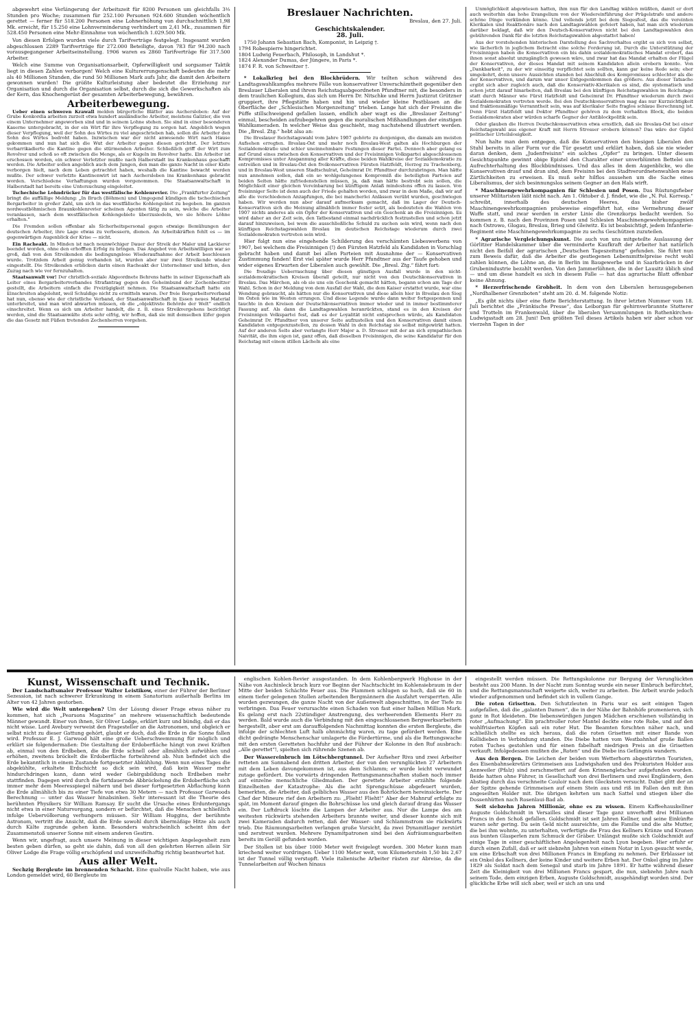abgewehrt eine Verlängerung der Arbeitszeit für 8200 Personen um gleichfalls 3½ Stunden pro Woche; zusammen für 252.100 Personen 924.600 Stunden wöchentlich gerettet — ferner für 518.200 Personen eine Lohnerhöhung von durchschnittlich 1,98 Mk. erreicht, für 15.250 eine Lohnverminderung verhindert um 2,41 Mk., zusammen für 528.450 Personen eine Mehr-Einnahme von wöchentlich 1.029.500 Mk.
Von diesen Erfolgen wurden viele durch Tarifverträge festgelegt. Insgesamt wurden abgeschlossen 2289 Tarifverträge für 272.000 Beteiligte, davon 783 für 94.200 nach vorausgegangener Arbeitseinstellung. 1906 waren es 2860 Tarifverträge für 317.500 Arbeiter.
Welch eine Summe von Organisationsarbeit, Opferwilligkeit und sorgsamer Taktik liegt in diesen Zahlen verborgen! Welch eine Kulturerrungenschaft bedeuten die mehr als 40 Millionen Stunden, die rund 50 Millionen Mark aufs Jahr, die damit den Arbeitern gewonnen wurden! Die größte Kulturleistung aber bedeutet die Erziehung zur Organisation und durch die Organisation selbst, durch die sich die Gewerkschaften als der Kern, das Knochengerüst der gesamten Arbeiterbewegung, bewähren.
Arbeiterbewegung.
Ueber einen schweren Krawall melden bürgerliche Blätter aus Aschersleben: Auf der Grube Konkordia arbeiten zurzeit etwa hundert ausländische Arbeiter, meistens Galizier, die von einem Unternehmer angeworben sind und in seinem Lohne stehen. Sie sind in einer besonderen Kaserne untergebracht, in der ein Wirt für ihre Verpflegung zu sorgen hat. Angeblich wegen dieser Verpflegung, weil der Sohn des Wirtes zu viel angeschrieben hab, sollen die Arbeiter den Sohn des Wirtes bedroht haben. Inzwischen war der nicht anwesende Wirt nach Hause gekommen und nun hat sich die Wut der Arbeiter gegen diesen gerichtet. Der letztere verbarrikadierte die Kantine gegen die stürmenden Arbeiter. Schließlich griff der Wirt zum Revolver und schoß so oft zwischen die Menge, als er Kugeln im Revolver hatte. Ein Arbeiter ist erschossen worden, ein schwer Verletzter mußte nach Halberstadt ins Krankenhaus geschafft werden. Die Arbeiter sollen angeblich auch dem Jungen, den man die ganze Nacht in einer Kiste verborgen hielt, nach dem Leben getrachtet haben, weshalb die Kantine bewacht werden mußte. Der schwer verletzte Kantinenwirt ist nach Aschersleben ins Krankenhaus gebracht worden. Verschiedene Verhaftungen wurden vorgenommen. Die Staatsanwaltschaft in Halberstadt hat bereits eine Untersuchung eingeleitet.
Tschechische Lohndrücker für das westfälische Kohlenrevier. Die „Frankfurter Zeitung“ bringt die auffällige Meldung: „In Bruch (Böhmen) und Umgegend kündigen die tschechischen Bergarbeiter in großer Zahl, um sich in das westfälische Kohlengebiet zu begeben. Im ganzen nordwestböhmischen Braunkohlenrevier scheinen Agenten tätig zu sein, welche die Arbeiter veranlassen, nach dem westfälischen Kohlengebiete überzusiedeln, wo sie höhere Löhne erhalten.“
Die Fremden sollen offenbar als Sicherheitspersonal gegen etwaige Bemühungen der deutschen Arbeiter, ihre Lage etwas zu verbessern, dienen. An Arbeitskräften fehlt es — im gegenwärtigen Augenblick der Krise — nicht.
Ein Racheakt. In Minden ist nach neunwöchiger Dauer der Streik der Maler und Lackierer beendet worden, ohne den erhofften Erfolg zu bringen. Das Angebot von Arbeitswilligen war so groß, daß von den Streikenden die bedingungslose Wiederaufnahme der Arbeit beschlossen wurde. Trotzdem Arbeit genug vorhanden ist, wurden aber nur zwei Streikende wieder eingestellt. Die Streikenden erblicken darin einen Racheakt der Unternehmer und bitten, den Zuzug nach wie vor fernzuhalten.
Staatsanwalt vor! Der christlich-soziale Abgeordnete Behrens hatte in seiner Eigenschaft als Leiter eines Bergarbeiterverbandes Strafantrag gegen den Geheimbund der Zechenbesitzer gestellt, die Arbeitern einfach die Freizügigkeit nehmen. Die Staatsanwaltschaft hatte ein Einschreiten abgelehnt, weil Schuldige nicht zu ermitteln waren. Der freie Bergarbeiterverband hat nun, ebenso wie der christliche Verband, der Staatsanwaltschaft in Essen neues Material unterbreitet, und man wird abwarten müssen, ob die „objektivste Behörde der Welt“ endlich einschreitet. Wenn es sich um Arbeiter handelt, die z. B. eines Streikvergehens bezichtigt werden, sind die Staatsanwälte stets sehr eifrig, wir hoffen, daß sie mit demselben Eifer gegen die das Gesetz mit Füßen tretenden Zechenherren vorgehen.
Breslauer Nachrichten.
Breslau, den 27. Juli.
Geschichtskalender.
28. Juli.
1750 Johann Sebastian Bach, Komponist, in Leipzig †.
1794 Robespierre hingerichtet.
1804 Ludwig Feuerbach, Philosoph, in Landshut *.
1824 Alexander Dumas, der Jüngere, in Paris *.
1874 F. R. von Schweitzer †.
* Lokalkrieg bei den Blockbrüdern. Wir teilten schon während des Landtagswahlkampfes mehrere Fälle von konservativer Unverschämtheit gegenüber den Breslauer Liberalen und ihrem Reichstagsabgeordneten Pfundtner mit, die besonders in dem traulichen Kollegium, das sich um Herrn Dr. Nitschke und Herrn Justizrat Grützner gruppiert, ihre Pflegstätte haben und hin und wieder kleine Pestblasen an die Oberfläche der „Schlesischen Morgenzeitung“ trieben. Lange hat sich der Freisinn die Püffe stillschweigend gefallen lassen, endlich aber wagt es die „Breslauer Zeitung“ einmal, bescheiden aufzubegehren gegen die moralischen Mißhandlungen der einstigen Wahlkameraden. In welcher Weise das geschieht, mag nachstehend illustriert werden. Die „Bresl. Ztg.“ hebt also an:
Die Breslauer Reichstagswahl vom Jahre 1907 gehörte zu denjenigen, die damals am meisten Aufsehen erregten. Breslau-Ost und mehr noch Breslau-West galten als Hochburgen der Sozialdemokratie und schier uneinnehmbare Festungen dieser Partei. Dennoch aber gelang es auf Grund eines zwischen den Konservativen und der Freisinnigen Volkspartei abgeschlossenen Kompromisses unter Anspannung aller Kräfte, diese beiden Wahlkreise der Sozialdemokratie zu entreißen und in Breslau-Ost den freikonservativen Fürsten Hatzfeldt, Herzog zu Trachenberg, und in Breslau-West unseren Stadtschulrat, Geheimrat Dr. Pfundtner durchzubringen. Man hätte nun annehmen sollen, daß ein so wohlgelungenes Kompromiß die beteiligten Parteien auf beiden Seiten hätte zufriedenstellen müssen, ja, daß man hätte bestrebt sein sollen, die Möglichkeit einer gleichen Vereinbarung bei künftigem Anlaß mindestens offen zu lassen. Von freisinniger Seite ist denn auch der Friede gehalten worden, und zwar in dem Maße, daß wir auf alle die verschiedenen Anzapfungen, die bei mancherlei Anlässen verübt wurden, geschwiegen haben. Wir werden nun aber darauf aufmerksam gemacht, daß im Lager der Deutsch-Konservativen sich die Meinung allmählich immer fester setzt, als bedeuteten die Wahlen von 1907 nichts anderes als ein Opfer der Konservativen und ein Geschenk an die Freisinnigen. Es wird daher an der Zeit sein, den Tatbestand einmal nachdrücklich festzustellen und schon jetzt darauf hinzuweisen, bei wem die ausschließliche Schuld zu suchen sein wird, wenn nach den künftigen Reichstagswahlen Breslau im deutschen Reichstage wiederum durch zwei Sozialdemokraten vertreten sein wird.
Hier folgt nun eine eingehende Schilderung des verschämten Liebeswerbens von 1907, bei welchem die Freisinnigen (!) den Fürsten Hatzfeld als Kandidaten in Vorschlag gebracht haben und damit bei allen Parteien mit Ausnahme der — Konservativen Zustimmung fanden! Erst viel später wurde Herr Pfundtner aus der Taufe gehoben und wider eigenes Erwarten der Liberalen auch gewählt. Die „Bresl. Ztg.“ fährt fort:
Die freudige Ueberraschung über diesen günstigen Ausfall wurde in den nicht-sozialdemokratischen Kreisen überall geteilt, nur nicht von den Deutschkonservativen in Breslau. Das Märchen, als ob sie uns ein Geschenk gemacht hätten, begann schon am Tage der Wahl. Schon in der Meldung von dem Ausfall der Wahl, die dem Kaiser erstattet wurde, war eine Wendung gebraucht, als hätten nur die Konservativen und diese allein hier in Breslau den Sieg im Osten wie im Westen errungen. Und diese Legende wurde dann weiter fortgesponnen und tauchte in den Kreisen der Deutschkonservativen immer wieder und in immer bestimmterer Fassung auf. Als dann die Landtagswahlen heranrückten, stand es in den Kreisen der Freisinnigen Volkspartei fest, daß es der Loyalität nicht entsprechen würde, als Kandidaten Geheimrat Dr. Pfundtner von unserer Seite aufzustellen und den Konservativen damit einen Kandidaten entgegenzustellen, zu dessen Wahl in den Reichstag sie selbst mitgewirkt hatten. Auf der anderen Seite aber verlangte Herr Major a. D. Strosser mit der an sich sympathischen Naivität, die ihm eigen ist, ganz offen, daß dieselben Freisinnigen, die seine Kandidatur für den Reichstag mit einem stillen Lächeln als eine
Unmöglichkeit abgewiesen hatten, ihm nun für den Landtag wählen müßten, damit er dort auch weiterhin das hohe Evangelium von der Wiedereinführung der Prügelstrafe und andere schöne Dinge verkünden könne. Und vollends jetzt bei dem Siegesfest, das die vereinten Klerikalen und Reaktionäre nach den Landtagswahlen gefeiert haben, hat man sich wiederum darüber beklagt, daß wir den Deutsch-Konservativen nicht bei den Landtagswahlen den gebührenden Dank für die letzten Reichstagswahlen abgestattet haben!
Aus der vorstehenden historischen Darstellung des Sachverhaltes ergibt es sich von selbst, wie lächerlich in jeglichem Betracht eine solche Forderung ist. Durch die Unterstützung der Freisinnigen haben die Konservativen ein bis dahin sozialdemokratisches Mandat erobert, das ihnen sonst absolut unzugänglich gewesen wäre, und zwar hat das Mandat erhalten der Flügel der Konservativen, der dieses Mandat mit seinem Kandidaten allein erobern konnte. Von „Dankbarkeit“, zu der wir einseitig verpflichtet sein sollten, kann gar keine Rede sein; eher umgekehrt, denn unsere Aussichten standen bei Abschluß des Kompromisses schlechter als die der Konservativen, und darum war unser Entgegenkommen das größere. Aus dieser Tatsache ergibt sich aber zugleich auch, daß die Konservativ-Klerikalen es sind, die systematisch und schon jetzt darauf hinarbeiten, daß Breslau bei den künftigen Reichstagswahlen im Reichstage statt durch Männer wie Fürst Hatzfeldt und Geheimrat Dr. Pfundtner wiederum durch zwei Sozialdemokraten vertreten werde. Bei den Deutschkonservativen mag das nur Kurzsichtigkeit und fraktionsmäßige Verranntheit sein, was auf klerikaler Seite fraglos schlaue Berechnung ist. Denn Fürst Hatzfeldt und Doktor Pfundtner gehören zu dem verhaßten Block, die beiden Sozialdemokraten aber würden scharfe Gegner der Antiblockpolitik sein.
Oder glauben die Herren Deutschkonservativen etwa ernstlich, daß sie Breslau-Ost bei einer Reichstagswahl aus eigener Kraft mit Herrn Strosser erobern können? Das wäre der Gipfel politischer Urteilslosigkeit.
Nun halte man dem entgegen, daß die Konservativen den hiesigen Liberalen den Stuhl bereits in aller Form vor die Tür gesetzt und erklärt haben, daß sie nie wieder daran denken, dem „Judenfreisinn“ ein solches „Opfer“ zu bringen. Unter diesem Gesichtspunkte gewinnt obige Epistel den Charakter einer unverblümten Bettelei um Aufrechterhaltung des Blockbündnisses. Und das alles in dem Augenblicke, wo die Konservativen drauf und dran sind, dem Freisinn bei den Stadtverordnetenwahlen neue Zärtlichkeiten zu erweisen. Es muß sehr hilflos aussehen um die Sache eines Liberalismus, der sich besinnungslos seinem Gegner an den Hals wirft.
* Maschinengewehrkompagnien für Schlesien und Posen. Das Rüstungsfieber unserer Militaristen läßt nicht nach. Am 1. Oktober d. J. findet, wie die „N. Pol. Korresp.“ schreibt, innerhalb des deutschen Heeres, das bisher zwölf Maschinengewehrkompagnien probeweise eingeführt hat, eine Vermehrung dieser Waffe statt, und zwar werden in erster Linie die Grenzkorps bedacht werden. So kommen z. B. nach den Provinzen Posen und Schlesien Maschinengewehrkompagnien nach Ostrowo, Glogau, Breslau, Brieg und Gleiwitz. Es ist beabsichtigt, jedem Infanterie-Regiment eine Maschinengewehrkompagnie zu sechs Geschützen zuzuteilen.
* Agrarische Vergleichungskunst. Die auch von uns mitgeteilte Auslassung der Görlitzer Handelskammer über die verminderte Kaufkraft der Arbeiter hat natürlich nicht den Beifall der agrarischen „Deutschen Tageszeitung“ gefunden. Sie führt nun zum Beweis dafür, daß die Arbeiter die gestiegenen Lebensmittelpreise recht wohl zahlen können, die Löhne an, die in Berlin im Baugewerbe und in Saarbrücken in der Grubenindustrie bezahlt werden. Von den Jammerlöhnen, die in der Lausitz üblich sind — und um diese handelt es sich in diesem Falle — hat das agrarische Blatt offenbar keine Ahnung.
* Herzerfrischende Grobheit. In dem von den Liberalen herausgegebenen „Nordhalbener Grenzboten“ steht am 20. d. M. folgende Notiz:
„Es gibt nichts über eine flotte Berichterstattung. In ihrer letzten Nummer vom 18. Juli berichtet die „Fränkische Presse“, das Leiborgan für gehirnverbrannte Stotterer und Trotteln im Frankenwald, über die liberalen Versammlungen in Rothenkirchen-Ludwigsstadt am 28. Juni! Den größten Teil dieses Artikels haben wir aber schon vor vierzehn Tagen in der
Kunst, Wissenschaft und Technik.
Der Landschaftsmaler Professor Walter Leistikow, einer der Führer der Berliner Sezession, ist nach schwerer Erkrankung in einem Sanatorium außerhalb Berlins im Alter von 42 Jahren gestorben.
Wie wird die Welt untergehen? Um der Lösung dieser Frage etwas näher zu kommen, hat sich „Pearsons Magazine“ an mehrere wissenschaftlich bedeutende Männer gewandt. Einer von ihnen, Sir Oliver Lodge, erklärt kurz und bündig, daß er das nicht wisse. Lord Avebury verweist den Fragesteller an die Astronomen, und obgleich er selbst nicht zu dieser Gattung gehört, glaubt er doch, daß die Erde in die Sonne fallen wird. Professor E. J. Garwood hält eine große Ueberschwemmung für möglich und erklärt sie folgendermaßen: Die Gestaltung der Erdoberfläche hängt von zwei Kräften ab, einmal von den Erdbeben, die die Erde schnell oder allmählich aufwühlen und erhöhen, zweitens bröckelt die Erdoberfläche fortwährend ab. Nun befindet sich die Erde bekanntlich in einem Zustande fortgesetzter Abkühlung. Wenn nun eines Tages die abgekühlte, erkaltete Erdschicht so dick sein wird, daß kein Wasser mehr hindurchdringen kann, dann wird weder Gebirgsbildung noch Erdbeben mehr stattfinden. Dagegen wird durch die fortdauernde Abbröckelung die Erdoberfläche sich immer mehr dem Meeresspiegel nähern und bei dieser fortgesetzten Abflachung kann die Erde allmählich bis zu einer Tiefe von etwa 30 Metern — nach Professor Garwoods Berechnung — unter das Wasser hinabsinken. Sehr interessant ist die Theorie des berühmten Physikers Sir William Ramsay. Er sucht die Ursache eines Erduntergangs nicht etwa in einer Naturvorgang, sondern er befürchtet, daß die Menschen schließlich infolge Uebervölkerung verhungern müssen. Sir William Huggins, der berühmte Astronom, vertritt die Ansicht, daß die Erde sowohl durch übermäßige Hitze als auch durch Kälte zugrunde gehen kann. Besonders wahrscheinlich scheint ihm der Zusammenstoß unserer Sonne mit einem anderen Gestirn.
Wenn wir, ungefragt, auch unsere Meinung in dieser wichtigen Angelegenheit zum besten geben dürfen, so geht sie dahin, daß von all den gelehrten Herren allein Sir Oliver Lodge die Frage völlig erschöpfend und unzweifelhaftig richtig beantwortet hat.
Aus aller Welt.
Sechzig Bergleute im brennenden Schacht. Eine qualvolle Nacht haben, wie aus London gemeldet wird, 60 Bergleute im
englischen Kohlen-Revier ausgestanden. In dem Kohlenbergwerk Highouse in der Nähe von Auchinleck brach kurz vor Beginn der Nachtschicht im Kohlensiebraum in der Mitte der beiden Schächte Feuer aus. Die Flammen schlugen so hoch, daß sie 60 in einem tiefer gelegenen Stollen arbeitenden Bergmännern die Ausfahrt versperrten. Alle wurden gezwungen, die ganze Nacht von der Außenwelt abgeschnitten, in der Tiefe zu verbringen. Das Feuer verursachte einen Schaden von fast einer halben Million Mark. Es gelang erst nach 22stündiger Anstrengung, des verheerenden Elements Herr zu werden. Bald wurde auch die Verbindung mit den eingeschlossenen Bergwerksarbeitern hergestellt, aber erst am darauffolgenden Nachmittag konnten die ersten Bergleute, die infolge der schlechten Luft halb ohnmächtig waren, zu tage gefördert werden. Eine dicht gedrängte Menschenschar umlagerte die Fördertürme, und als die Rettungswache mit den ersten Geretteten hochfuhr und der Führer der Kolonne in den Ruf ausbrach: „Alle gerettet“!, spielten sich rührende Szenen ab.
Der Wassereinbruch im Lötschbergtunnel. Der Aufseher Riva und zwei Arbeiter retteten am Sonnabend den dritten Arbeiter, der von den verunglückten 27 Arbeitern mit dem Leben davongekommen ist, aus dem Schlamm; er wurde leicht verwundet zutage gefördert. Die vorwärts dringenden Rettungsmannschaften stoßen noch immer auf einzelne menschliche Gliedmaßen. Der gerettete Arbeiter erzählte folgende Einzelheiten der Katastrophe: Als die acht Sprengschüsse abgefeuert wurden, bemerkten, die Arbeiter, daß gelbliches Wasser aus den Bohrlöchern hereinsickerte. Der Chef der Mineure rief den Arbeitern zu: „Flieht! Flieht!“ Aber der Mahnruf erfolgte zu spät, im Moment darauf gingen die Bohrschüsse los und gleich darauf drang das Wasser ein. Der Luftdruck löschte die Lampen der Arbeiter aus. Nur die Lampe des am weitesten rückwärts stehenden Arbeiters brannte weiter, und dieser konnte sich mit zwei Kameraden dadurch retten, daß der Wasser- und Schlammstrom sie rückwärts trieb. Die Räumungsarbeiten verlangen große Vorsicht, da zwei Dynamitlager zerstört und zerstreut wurden. Mehrere Dynamitpatronen sind bei den Aufräumungsarbeiten bereits im Geröll gefunden worden.
Der Stollen ist bis über 1000 Meter weit freigelegt worden. 300 Meter kann man kriechend weiter vordringen. Ueber 1100 Meter weit, vom Kilometerstein 1,50 bis 2,67 ist der Tunnel völlig verstopft. Viele italienische Arbeiter rüsten zur Abreise, da die Tunnelarbeiten auf Wochen hinaus
eingestellt werden müssen. Die Rettungskolonne zur Bergung der Verunglückten besteht aus 200 Mann. In der Nacht zum Sonntag wurde ein neuer Einbruch befürchtet, und die Rettungsmannschaft weigerte sich, weiter zu arbeiten. Die Arbeit wurde jedoch wieder aufgenommen und befindet sich in vollem Gange.
Die roten Grisetten. Den Schutzleuten in Paris war es seit einigen Tagen aufgefallen, daß die „galanten Damen“, die in der Nähe der Bahnhöfe promenieren, sich ganz in Rot kleideten. Die liebenswürdigen jungen Mädchen erschienen vollständig in roter „Aufmachung“. Ein prachtvoller roter Mantel deckte eine rote Robe, und auf den wohlfrisierten Köpfen saß ein roter Hut. Die Beamten forschten näher nach, und schließlich stellte es sich heraus, daß die roten Grisetten mit einer Bande von Kollidieben in Verbindung standen. Die Diebe hatten vom Westbahnhof große Ballen roten Tuches gestohlen und für einen fabelhaft niedrigen Preis an die Grisetten verkauft. Infolgedessen mußten die „Roten“ und die Diebe ins Gefängnis wandern.
Aus den Bergen. Die Leichen der beiden vom Wetterhorn abgestürzten Touristen, des Eisenbahnsekretärs Grimmeisen aus Ludwigshafen und des Prokuristen Holder aus Annweiler (Pfalz) sind zerschmettert auf dem Krinnengletscher aufgefunden worden. Beide hatten ohne Führer, in Gesellschaft von drei Berlinern und zwei Engländern, den Abstieg durch das verschneite Couloir nach dem Gleckstein versucht. Dabei glitt der an der Spitze gehende Grimmeisen auf einem Stein aus und riß im Fallen den mit ihm angeseilten Holder mit. Die übrigen kehrten um nach Sattel und stiegen über die Dossenhütten nach Rosenlaui-Bad ab.
Seit siebzehn Jahren Millionär, ohne es zu wissen. Einem Kaffeehauskellner Auguste Goldschmidt in Versailles sind dieser Tage ganz unverhofft drei Millionen Francs in den Schoß gefallen. Goldschmidt ist seit Jahren Kellner, und seine Einkünfte waren sehr gering. Da sein Geld nicht ausreichte, um die Familie und die alte Mutter, die bei ihm wohnte, zu unterhalten, verfertigte die Frau des Kellners Kränze und Kronen aus bunten Glasperlen zum Schmuck der Gräber. Unlängst mußte sich Goldschmidt auf einige Tage in einer geschäftlichen Angelegenheit nach Lyon begeben. Hier erfuhr er durch einen Zufall, daß er seit siebzehn Jahren von einem Notar in Lyon gesucht werde, um eine Erbschaft von drei Millionen Francs in Empfang zu nehmen. Der Erblasser ist ein Onkel des Kellners, der keine Kinder und weitere Erben hat. Der Onkel ging im Jahre 1829 als Soldat nach dem Senegal und starb im Jahre 1891. Er hatte während dieser Zeit die Kleinigkeit von drei Millionen Francs gespart, die nun, siebzehn Jahre nach seinem Tode, dem einzigen Erben, Auguste Goldschmidt, ausgehändigt worden sind. Der glückliche Erbe will sich aber, weil er sich an uns und